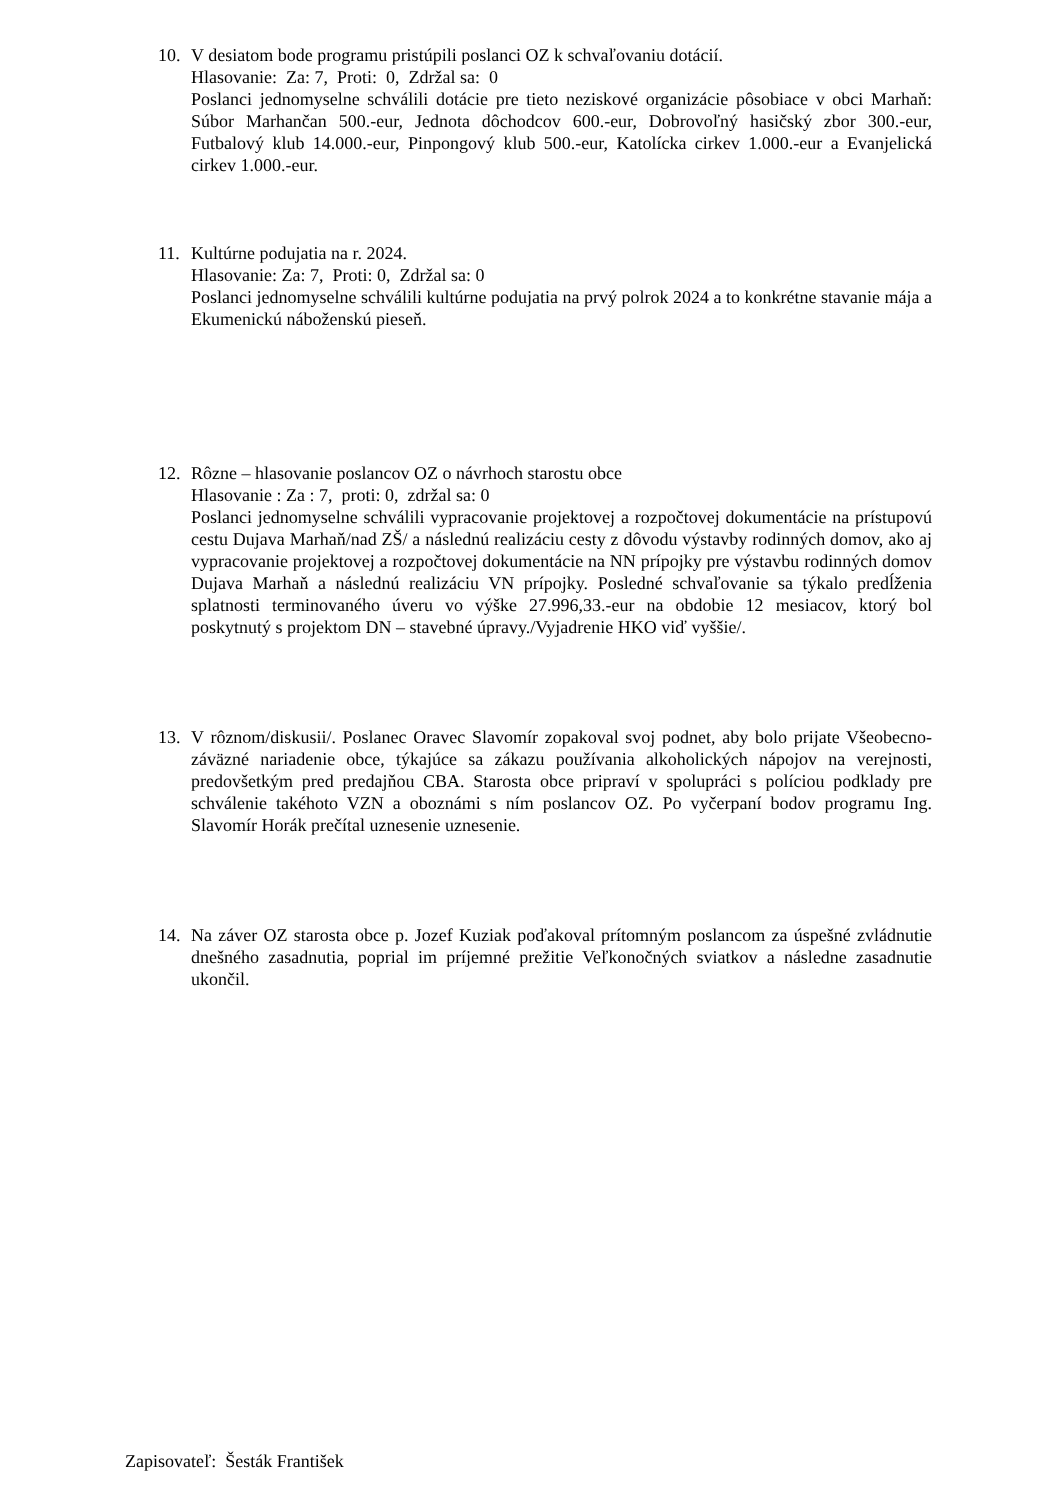10. V desiatom bode programu pristúpili poslanci OZ k schvaľovaniu dotácií.
Hlasovanie: Za: 7, Proti: 0, Zdržal sa: 0
Poslanci jednomyselne schválili dotácie pre tieto neziskové organizácie pôsobiace v obci Marhaň: Súbor Marhančan 500.-eur, Jednota dôchodcov 600.-eur, Dobrovoľný hasičský zbor 300.-eur, Futbalový klub 14.000.-eur, Pinpongový klub 500.-eur, Katolícka cirkev 1.000.-eur a Evanjelická cirkev 1.000.-eur.
11. Kultúrne podujatia na r. 2024.
Hlasovanie: Za: 7, Proti: 0, Zdržal sa: 0
Poslanci jednomyselne schválili kultúrne podujatia na prvý polrok 2024 a to konkrétne stavanie mája a Ekumenickú náboženskú pieseň.
12. Rôzne – hlasovanie poslancov OZ o návrhoch starostu obce
Hlasovanie : Za : 7, proti: 0, zdržal sa: 0
Poslanci jednomyselne schválili vypracovanie projektovej a rozpočtovej dokumentácie na prístupovú cestu Dujava Marhaň/nad ZŠ/ a následnú realizáciu cesty z dôvodu výstavby rodinných domov, ako aj vypracovanie projektovej a rozpočtovej dokumentácie na NN prípojky pre výstavbu rodinných domov Dujava Marhaň a následnú realizáciu VN prípojky. Posledné schvaľovanie sa týkalo predĺženia splatnosti terminovaného úveru vo výške 27.996,33.-eur na obdobie 12 mesiacov, ktorý bol poskytnutý s projektom DN – stavebné úpravy./Vyjadrenie HKO viď vyššie/.
13. V rôznom/diskusii/. Poslanec Oravec Slavomír zopakoval svoj podnet, aby bolo prijate Všeobecno-záväzné nariadenie obce, týkajúce sa zákazu používania alkoholických nápojov na verejnosti, predovšetkým pred predajňou CBA. Starosta obce pripraví v spolupráci s políciou podklady pre schválenie takéhoto VZN a oboznámi s ním poslancov OZ. Po vyčerpaní bodov programu Ing. Slavomír Horák prečítal uznesenie uznesenie.
14. Na záver OZ starosta obce p. Jozef Kuziak poďakoval prítomným poslancom za úspešné zvládnutie dnešného zasadnutia, poprial im príjemné prežitie Veľkonočných sviatkov a následne zasadnutie ukončil.
Zapisovateľ: Šesták František